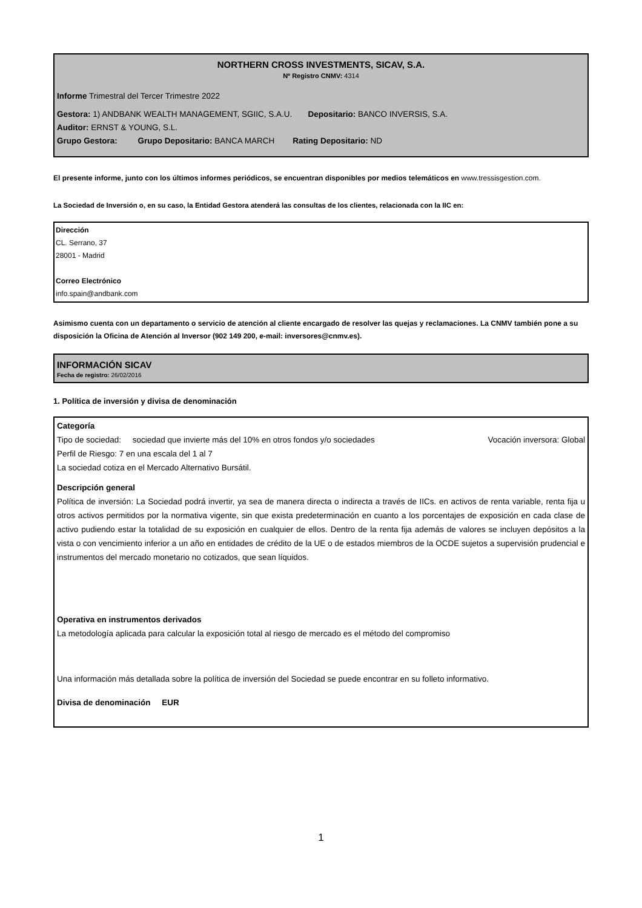NORTHERN CROSS INVESTMENTS, SICAV, S.A.
Nº Registro CNMV: 4314
Informe Trimestral del Tercer Trimestre 2022
Gestora: 1) ANDBANK WEALTH MANAGEMENT, SGIIC, S.A.U. Depositario: BANCO INVERSIS, S.A.
Auditor: ERNST & YOUNG, S.L.
Grupo Gestora: Grupo Depositario: BANCA MARCH Rating Depositario: ND
El presente informe, junto con los últimos informes periódicos, se encuentran disponibles por medios telemáticos en www.tressisgestion.com.
La Sociedad de Inversión o, en su caso, la Entidad Gestora atenderá las consultas de los clientes, relacionada con la IIC en:
Dirección
CL. Serrano, 37
28001 - Madrid
Correo Electrónico
info.spain@andbank.com
Asimismo cuenta con un departamento o servicio de atención al cliente encargado de resolver las quejas y reclamaciones. La CNMV también pone a su disposición la Oficina de Atención al Inversor (902 149 200, e-mail: inversores@cnmv.es).
INFORMACIÓN SICAV
Fecha de registro: 26/02/2016
1. Política de inversión y divisa de denominación
Categoría
Tipo de sociedad: sociedad que invierte más del 10% en otros fondos y/o sociedades Vocación inversora: Global
Perfil de Riesgo: 7 en una escala del 1 al 7
La sociedad cotiza en el Mercado Alternativo Bursátil.
Descripción general
Política de inversión: La Sociedad podrá invertir, ya sea de manera directa o indirecta a través de IICs. en activos de renta variable, renta fija u otros activos permitidos por la normativa vigente, sin que exista predeterminación en cuanto a los porcentajes de exposición en cada clase de activo pudiendo estar la totalidad de su exposición en cualquier de ellos. Dentro de la renta fija además de valores se incluyen depósitos a la vista o con vencimiento inferior a un año en entidades de crédito de la UE o de estados miembros de la OCDE sujetos a supervisión prudencial e instrumentos del mercado monetario no cotizados, que sean líquidos.
Operativa en instrumentos derivados
La metodología aplicada para calcular la exposición total al riesgo de mercado es el método del compromiso
Una información más detallada sobre la política de inversión del Sociedad se puede encontrar en su folleto informativo.
Divisa de denominación EUR
1